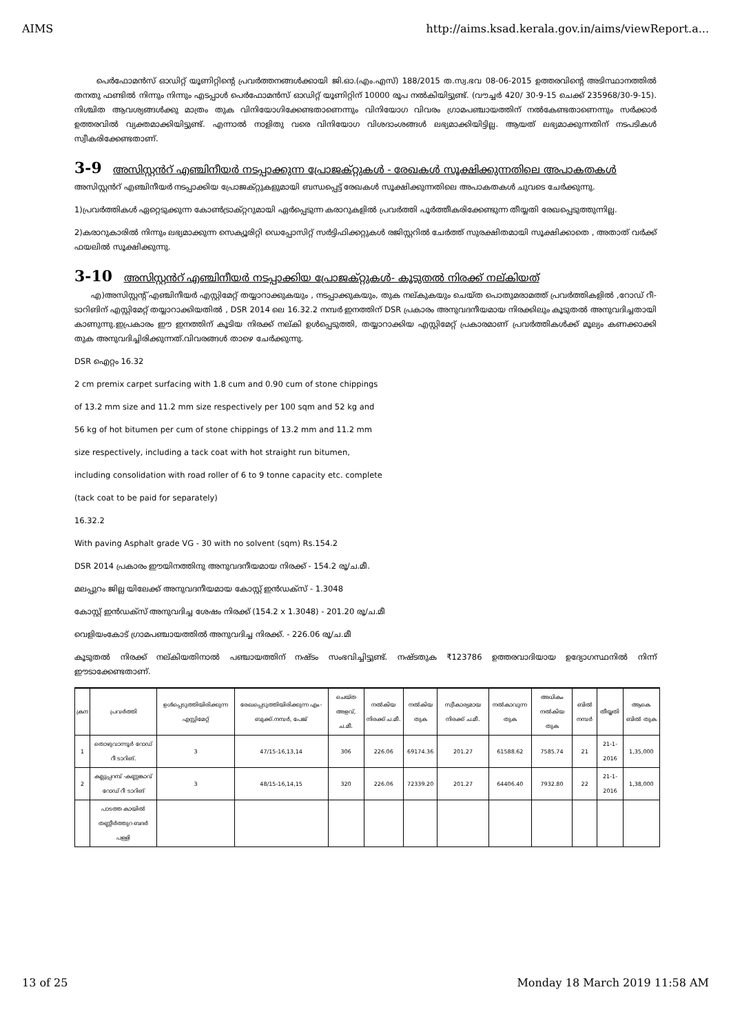AIMS http://aims.ksad.kerala.gov.in/aims/viewReport.a...
പെർഫോമൻസ് ഓഡിറ്റ് യൂണിറ്റിന്റെ പ്രവർത്തനങ്ങൾക്കായി ജി.ഓ.(എം.എസ്) 188/2015 ത.സ്വ.ഭവ 08-06-2015 ഉത്തരവിന്റെ അടിസ്ഥാനത്തിൽ തനതു ഫണ്ടിൽ നിന്നും നിന്നും എടപ്പാൾ പെർഫോമൻസ് ഓഡിറ്റ് യൂണിറ്റിന് 10000 രൂപ നൽകിയിട്ടുണ്ട്. (വൗച്ചർ 420/ 30-9-15 ചെക്ക് 235968/30-9-15). നിശ്ചിത ആവശ്യങ്ങൾക്കു മാത്രം തുക വിനിയോഗിക്കേണ്ടതാണെന്നും വിനിയോഗ വിവരം ഗ്രാമപഞ്ചായത്തിന് നൽകേണ്ടതാണെന്നും സർക്കാർ ഉത്തരവിൽ വ്യക്തമാക്കിയിട്ടുണ്ട്. എന്നാൽ നാളിതു വരെ വിനിയോഗ വിശദാംശങ്ങൾ ലഭ്യമാക്കിയിട്ടില്ല. ആയത് ലഭ്യമാക്കുന്നതിന് നടപടികൾ സ്വീകരിക്കേണ്ടതാണ്.
3-9 അസിസ്റ്റൻറ് എഞ്ചിനീയർ നടപ്പാക്കുന്ന പ്രോജക്റ്റുകൾ - രേഖകൾ സൂക്ഷിക്കുന്നതിലെ അപാകതകൾ
അസിസ്റ്റൻറ് എഞ്ചിനീയർ നടപ്പാക്കിയ പ്രോജക്റ്റുകളുമായി ബന്ധപ്പെട്ട് രേഖകൾ സൂക്ഷിക്കുന്നതിലെ അപാകതകൾ ചുവടെ ചേർക്കുന്നു.
1)പ്രവർത്തികൾ ഏറ്റെടുക്കുന്ന കോൺട്രാക്റ്ററുമായി ഏർപ്പെടുന്ന കരാറുകളിൽ പ്രവർത്തി പൂർത്തീകരിക്കേണ്ടുന്ന തീയ്യതി രേഖപ്പെടുത്തുന്നില്ല.
2)കരാറുകാരിൽ നിന്നും ലഭ്യമാക്കുന്ന സെക്യൂരിറ്റി ഡെപ്പോസിറ്റ് സർട്ടിഫിക്കറ്റുകൾ രജിസ്റ്ററിൽ ചേർത്ത് സുരക്ഷിതമായി സൂക്ഷിക്കാതെ , അതാത് വർക്ക് ഫയലിൽ സൂക്ഷിക്കുന്നു.
3-10 അസിസ്റ്റൻറ് എഞ്ചിനീയർ നടപ്പാക്കിയ പ്രോജക്റ്റുകൾ- കൂടുതൽ നിരക്ക് നല്കിയത്
എ)അസിസ്റ്റന്റ് എഞ്ചിനീയർ എസ്റ്റിമേറ്റ് തയ്യാറാക്കുകയും , നടപ്പാക്കുകയും, തുക നല്കുകയും ചെയ്ത പൊതുമരാമത്ത് പ്രവർത്തികളിൽ ,റോഡ് റീ-ടാറിങിന് എസ്റ്റിമേറ്റ് തയ്യാറാക്കിയതിൽ , DSR 2014 ലെ 16.32.2 നമ്പർ ഇനത്തിന് DSR പ്രകാരം അനുവദനീയമായ നിരക്കിലും കൂടുതൽ അനുവദിച്ചതായി കാണുന്നു.ഇപ്രകാരം ഈ ഇനത്തിന് കൂടിയ നിരക്ക് നല്കി ഉൾപ്പെടുത്തി, തയ്യാറാക്കിയ എസ്റ്റിമേറ്റ് പ്രകാരമാണ് പ്രവർത്തികൾക്ക് മൂല്യം കണക്കാക്കി തുക അനുവദിച്ചിരിക്കുന്നത്.വിവരങ്ങൾ താഴെ ചേർക്കുന്നു.
DSR ഐറ്റം 16.32
2 cm premix carpet surfacing with 1.8 cum and 0.90 cum of stone chippings
of 13.2 mm size and 11.2 mm size respectively per 100 sqm and 52 kg and
56 kg of hot bitumen per cum of stone chippings of 13.2 mm and 11.2 mm
size respectively, including a tack coat with hot straight run bitumen,
including consolidation with road roller of 6 to 9 tonne capacity etc. complete
(tack coat to be paid for separately)
16.32.2
With paving Asphalt grade VG - 30 with no solvent (sqm) Rs.154.2
DSR 2014 പ്രകാരം ഈയിനത്തിനു അനുവദനീയമായ നിരക്ക് - 154.2 രൂ/ച.മീ.
മലപ്പുറം ജില്ല യിലേക്ക് അനുവദനീയമായ കോസ്റ്റ് ഇൻഡക്സ് - 1.3048
കോസ്റ്റ് ഇൻഡക്സ് അനുവദിച്ച ശേഷം നിരക്ക് (154.2 x 1.3048) - 201.20 രൂ/ച.മീ
വെളിയംകോട് ഗ്രാമപഞ്ചായത്തിൽ അനുവദിച്ച നിരക്ക്. - 226.06 രൂ/ച.മീ
കൂടുതൽ നിരക്ക് നല്കിയതിനാൽ പഞ്ചായത്തിന് നഷ്ടം സംഭവിച്ചിട്ടുണ്ട്. നഷ്ടതുക ₹123786 ഉത്തരവാദിയായ ഉദ്യോഗസ്ഥനിൽ നിന്ന് ഈടാക്കേണ്ടതാണ്.
| ക്രന | പ്രവർത്തി | ഉൾപ്പെടുത്തിയിരിക്കുന്ന എസ്റ്റിമേറ്റ് | രേഖപ്പെടുത്തിയിരിക്കുന്ന എം-ബുക്ക്.നമ്പർ, പേജ് | ചെയ്ത അളവ്, ച.മീ. | നൽകിയ നിരക്ക് ച.മീ. | നൽകിയ തുക | സ്വീകാര്യമായ നിരക്ക് ച.മീ. | നൽകാവുന്ന തുക | അധികം നൽകിയ തുക | ബില്‍ നമ്പർ | തീയ്യതി | ആകെ ബിൽ തുക |
| --- | --- | --- | --- | --- | --- | --- | --- | --- | --- | --- | --- | --- |
| 1 | തൊഴുവാന്നൂർ റോഡ് റീ ടാറിങ്. | 3 | 47/15-16,13,14 | 306 | 226.06 | 69174.36 | 201.27 | 61588.62 | 7585.74 | 21 | 21-1-2016 | 1,35,000 |
| 2 | കല്ലുപ്പറമ്പ് -കണ്ണങ്കാവ് റോഡ് റീ ടാറിങ് | 3 | 48/15-16,14,15 | 320 | 226.06 | 72339.20 | 201.27 | 64406.40 | 7932.80 | 22 | 21-1-2016 | 1,38,000 |
| | പാടത്ത കായിൽ തണ്ണീർത്തുറ ബദർ പള്ളി | | | | | | | | | | | |
13 of 25 Monday 18 March 2019 11:58 AM